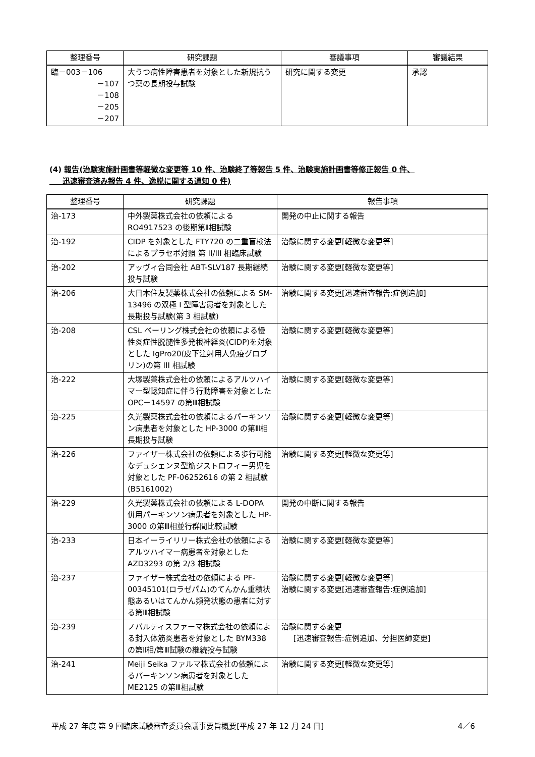| 整理番号 | 研究課題 | 審議事項 | 審議結果 |
| --- | --- | --- | --- |
| 臨－003－106 －107 －108 －205 －207 | 大うつ病性障害患者を対象とした新規抗うつ薬の長期投与試験 | 研究に関する変更 | 承認 |
(4) 報告(治験実施計画書等軽微な変更等 10 件、治験終了等報告 5 件、治験実施計画書等修正報告 0 件、
迅速審査済み報告 4 件、逸脱に関する通知 0 件)
| 整理番号 | 研究課題 | 報告事項 |
| --- | --- | --- |
| 治-173 | 中外製薬株式会社の依頼による RO4917523 の後期第Ⅱ相試験 | 開発の中止に関する報告 |
| 治-192 | CIDP を対象とした FTY720 の二重盲検法によるプラセボ対照 第 II/III 相臨床試験 | 治験に関する変更[軽微な変更等] |
| 治-202 | アッヴィ合同会社 ABT-SLV187 長期継続投与試験 | 治験に関する変更[軽微な変更等] |
| 治-206 | 大日本住友製薬株式会社の依頼による SM-13496 の双極 I 型障害患者を対象とした長期投与試験(第 3 相試験) | 治験に関する変更[迅速審査報告:症例追加] |
| 治-208 | CSL ベーリング株式会社の依頼による慢性炎症性脱髄性多発根神経炎(CIDP)を対象とした IgPro20(皮下注射用人免疫グロブリン)の第 III 相試験 | 治験に関する変更[軽微な変更等] |
| 治-222 | 大塚製薬株式会社の依頼によるアルツハイマー型認知症に伴う行動障害を対象とした OPC－14597 の第Ⅲ相試験 | 治験に関する変更[軽微な変更等] |
| 治-225 | 久光製薬株式会社の依頼によるパーキンソン病患者を対象とした HP-3000 の第Ⅲ相長期投与試験 | 治験に関する変更[軽微な変更等] |
| 治-226 | ファイザー株式会社の依頼による歩行可能なデュシェンヌ型筋ジストロフィー男児を対象とした PF-06252616 の第 2 相試験(B5161002) | 治験に関する変更[軽微な変更等] |
| 治-229 | 久光製薬株式会社の依頼による L-DOPA 併用パーキンソン病患者を対象とした HP-3000 の第Ⅲ相並行群間比較試験 | 開発の中断に関する報告 |
| 治-233 | 日本イーライリリー株式会社の依頼によるアルツハイマー病患者を対象とした AZD3293 の第 2/3 相試験 | 治験に関する変更[軽微な変更等] |
| 治-237 | ファイザー株式会社の依頼による PF-00345101(ロラゼパム)のてんかん重積状態あるいはてんかん頻発状態の患者に対する第Ⅲ相試験 | 治験に関する変更[軽微な変更等] 治験に関する変更[迅速審査報告:症例追加] |
| 治-239 | ノバルティスファーマ株式会社の依頼による封入体筋炎患者を対象とした BYM338 の第Ⅱ相/第Ⅲ試験の継続投与試験 | 治験に関する変更 [迅速審査報告:症例追加、分担医師変更] |
| 治-241 | Meiji Seika ファルマ株式会社の依頼によるパーキンソン病患者を対象とした ME2125 の第Ⅲ相試験 | 治験に関する変更[軽微な変更等] |
平成 27 年度 第 9 回臨床試験審査委員会議事要旨概要[平成 27 年 12 月 24 日] 4／6